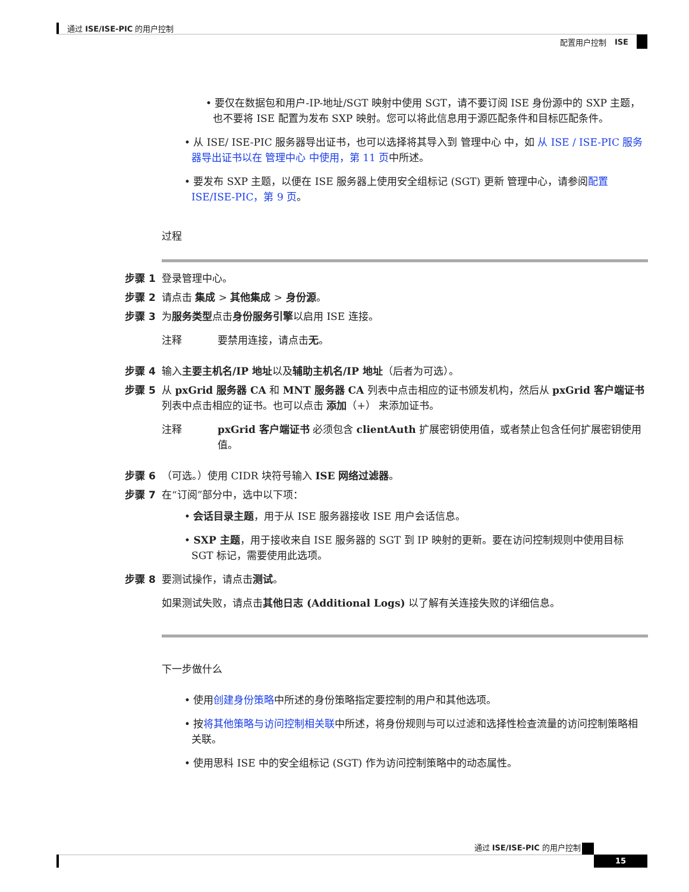通过 ISE/ISE-PIC 的用户控制
配置用户控制 ISE
• 要仅在数据包和用户-IP-地址/SGT 映射中使用 SGT，请不要订阅 ISE 身份源中的 SXP 主题，也不要将 ISE 配置为发布 SXP 映射。您可以将此信息用于源匹配条件和目标匹配条件。
• 从 ISE/ ISE-PIC 服务器导出证书，也可以选择将其导入到 管理中心 中，如 从 ISE / ISE-PIC 服务器导出证书以在 管理中心 中使用，第 11 页中所述。
• 要发布 SXP 主题，以便在 ISE 服务器上使用安全组标记 (SGT) 更新 管理中心，请参阅配置 ISE/ISE-PIC，第 9 页。
过程
步骤 1 登录管理中心。
步骤 2 请点击 集成 > 其他集成 > 身份源。
步骤 3 为服务类型点击身份服务引擎以启用 ISE 连接。
注释 要禁用连接，请点击无。
步骤 4 输入主要主机名/IP 地址以及辅助主机名/IP 地址（后者为可选）。
步骤 5 从 pxGrid 服务器 CA 和 MNT 服务器 CA 列表中点击相应的证书颁发机构，然后从 pxGrid 客户端证书 列表中点击相应的证书。也可以点击 添加（+） 来添加证书。
注释 pxGrid 客户端证书 必须包含 clientAuth 扩展密钥使用值，或者禁止包含任何扩展密钥使用值。
步骤 6 （可选。）使用 CIDR 块符号输入 ISE 网络过滤器。
步骤 7 在“订阅”部分中，选中以下项：
• 会话目录主题，用于从 ISE 服务器接收 ISE 用户会话信息。
• SXP 主题，用于接收来自 ISE 服务器的 SGT 到 IP 映射的更新。要在访问控制规则中使用目标 SGT 标记，需要使用此选项。
步骤 8 要测试操作，请点击测试。
如果测试失败，请点击其他日志 (Additional Logs) 以了解有关连接失败的详细信息。
下一步做什么
• 使用创建身份策略中所述的身份策略指定要控制的用户和其他选项。
• 按将其他策略与访问控制相关联中所述，将身份规则与可以过滤和选择性检查流量的访问控制策略相关联。
• 使用思科 ISE 中的安全组标记 (SGT) 作为访问控制策略中的动态属性。
通过 ISE/ISE-PIC 的用户控制
15